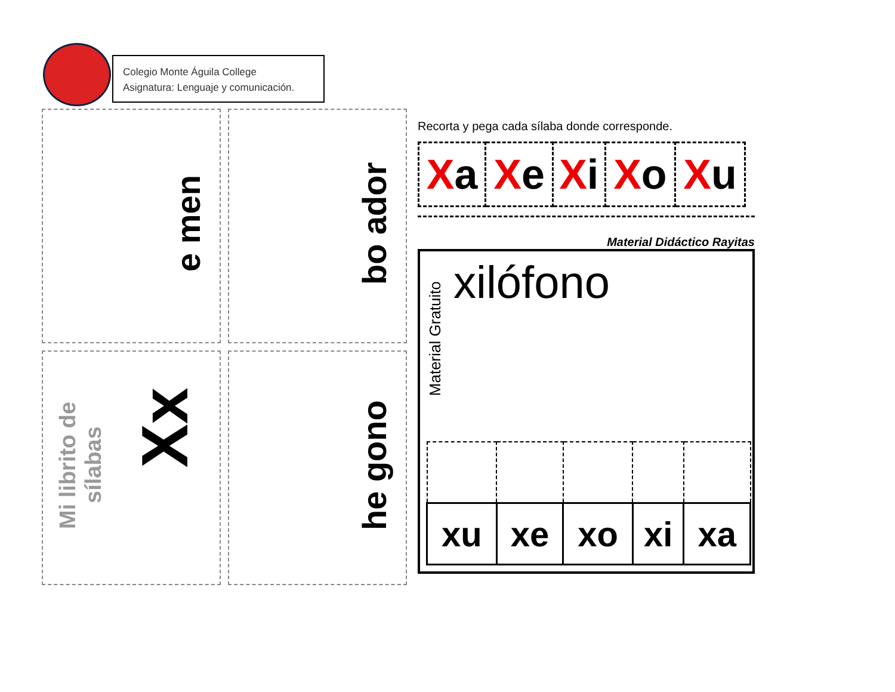Colegio Monte Águila College
Asignatura: Lenguaje y comunicación.
e men
bo ador
Mi librito de sílabas
Xx
he gono
Recorta y pega cada sílaba donde corresponde.
| X a | X e | X i | X o | X u |
Material Didáctico Rayitas
Material Gratuito
xilófono
| xu | xe | xo | xi | xa |